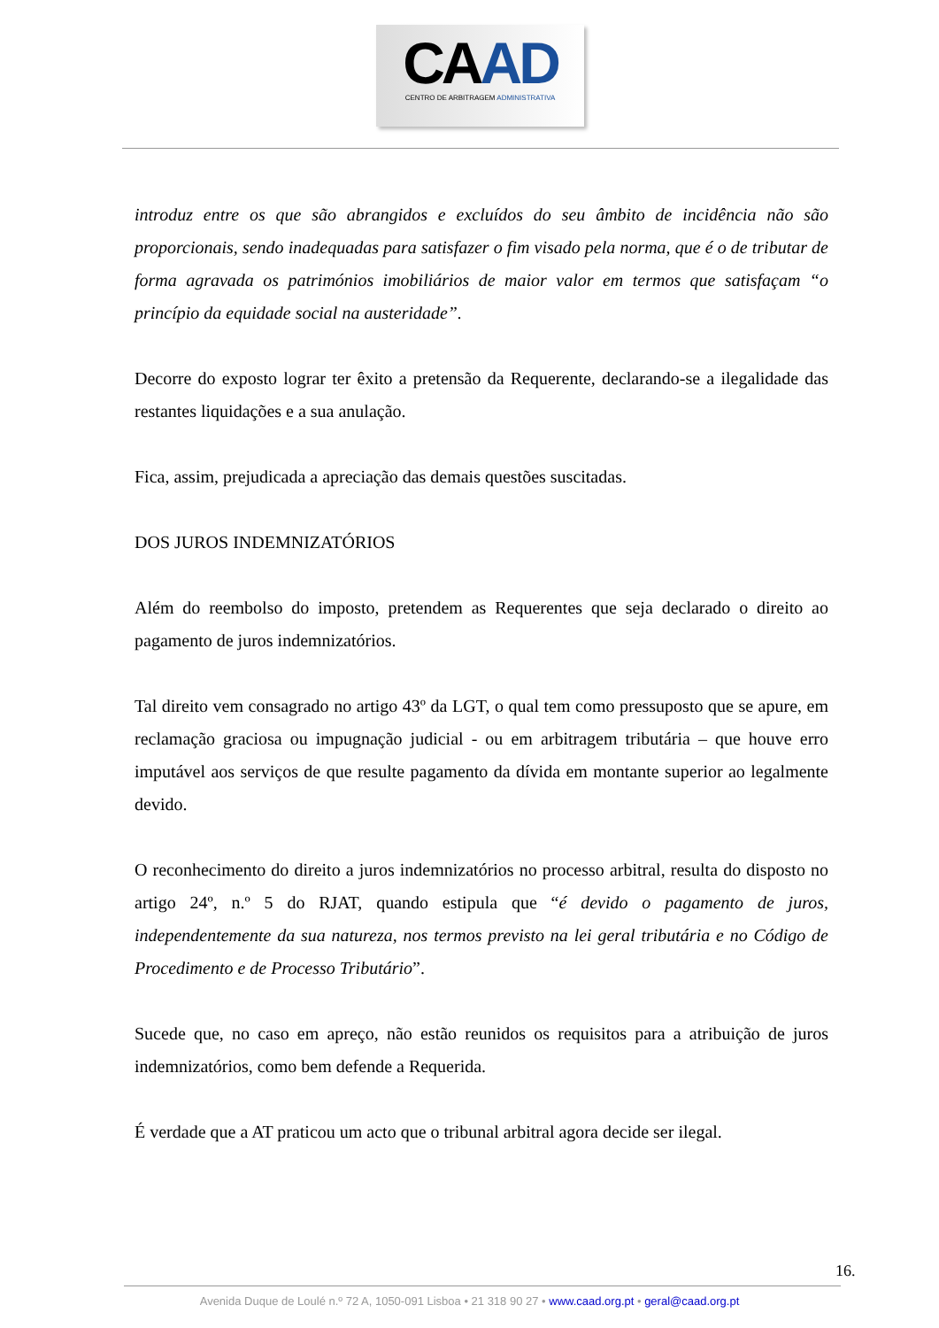CAAD
CENTRO DE ARBITRAGEM ADMINISTRATIVA
introduz entre os que são abrangidos e excluídos do seu âmbito de incidência não são proporcionais, sendo inadequadas para satisfazer o fim visado pela norma, que é o de tributar de forma agravada os patrimónios imobiliários de maior valor em termos que satisfaçam “o princípio da equidade social na austeridade”.
Decorre do exposto lograr ter êxito a pretensão da Requerente, declarando-se a ilegalidade das restantes liquidações e a sua anulação.
Fica, assim, prejudicada a apreciação das demais questões suscitadas.
DOS JUROS INDEMNIZATÓRIOS
Além do reembolso do imposto, pretendem as Requerentes que seja declarado o direito ao pagamento de juros indemnizatórios.
Tal direito vem consagrado no artigo 43º da LGT, o qual tem como pressuposto que se apure, em reclamação graciosa ou impugnação judicial - ou em arbitragem tributária – que houve erro imputável aos serviços de que resulte pagamento da dívida em montante superior ao legalmente devido.
O reconhecimento do direito a juros indemnizatórios no processo arbitral, resulta do disposto no artigo 24º, n.º 5 do RJAT, quando estipula que “é devido o pagamento de juros, independentemente da sua natureza, nos termos previsto na lei geral tributária e no Código de Procedimento e de Processo Tributário”.
Sucede que, no caso em apreço, não estão reunidos os requisitos para a atribuição de juros indemnizatórios, como bem defende a Requerida.
É verdade que a AT praticou um acto que o tribunal arbitral agora decide ser ilegal.
16.
Avenida Duque de Loulé n.º 72 A, 1050-091 Lisboa • 21 318 90 27 • www.caad.org.pt • geral@caad.org.pt